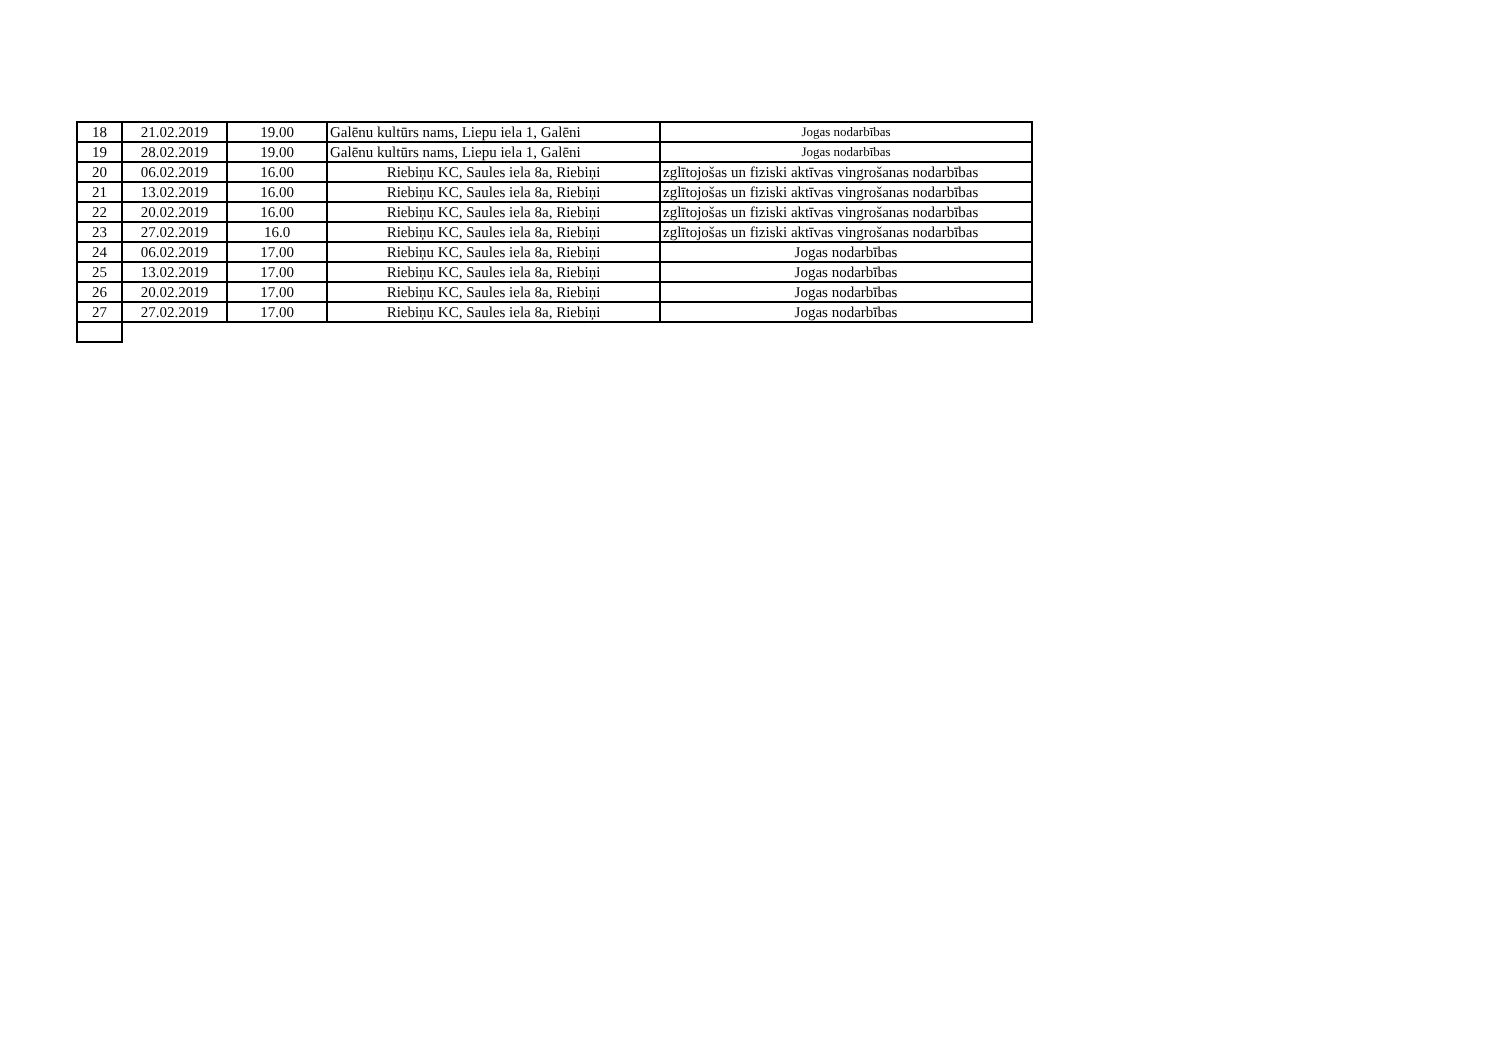| 18 | 21.02.2019 | 19.00 | Galēnu kultūrs nams, Liepu iela 1, Galēni | Jogas nodarbības |
| 19 | 28.02.2019 | 19.00 | Galēnu kultūrs nams, Liepu iela 1, Galēni | Jogas nodarbības |
| 20 | 06.02.2019 | 16.00 | Riebiņu KC, Saules iela 8a, Riebiņi | zglītojošas un fiziski aktīvas vingrošanas nodarbības |
| 21 | 13.02.2019 | 16.00 | Riebiņu KC, Saules iela 8a, Riebiņi | zglītojošas un fiziski aktīvas vingrošanas nodarbības |
| 22 | 20.02.2019 | 16.00 | Riebiņu KC, Saules iela 8a, Riebiņi | zglītojošas un fiziski aktīvas vingrošanas nodarbības |
| 23 | 27.02.2019 | 16.0 | Riebiņu KC, Saules iela 8a, Riebiņi | zglītojošas un fiziski aktīvas vingrošanas nodarbības |
| 24 | 06.02.2019 | 17.00 | Riebiņu KC, Saules iela 8a, Riebiņi | Jogas nodarbības |
| 25 | 13.02.2019 | 17.00 | Riebiņu KC, Saules iela 8a, Riebiņi | Jogas nodarbības |
| 26 | 20.02.2019 | 17.00 | Riebiņu KC, Saules iela 8a, Riebiņi | Jogas nodarbības |
| 27 | 27.02.2019 | 17.00 | Riebiņu KC, Saules iela 8a, Riebiņi | Jogas nodarbības |